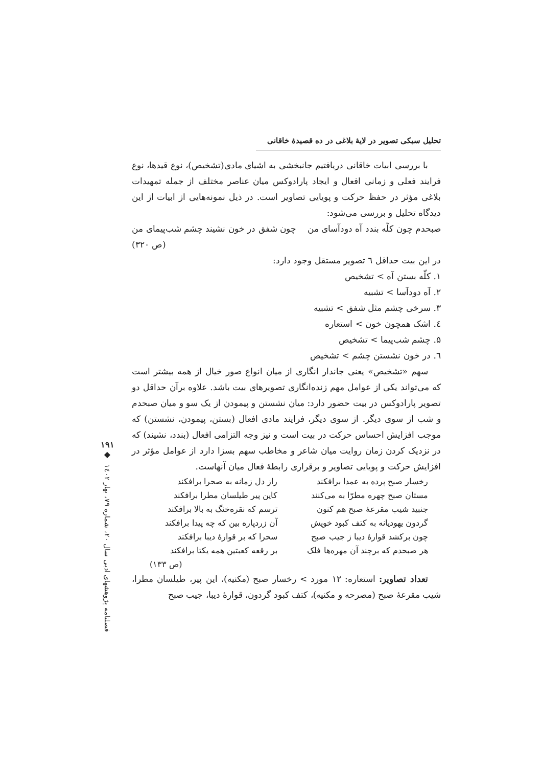تحلیل سبکی تصویر در لایهٔ بلاغی در ده قصیدهٔ خاقانی
با بررسی ابیات خاقانی دریافتیم جانبخشی به اشیای مادی(تشخیص)، نوع قیدها، نوع فرایند فعلی و زمانی افعال و ایجاد پارادوکس میان عناصر مختلف از جمله تمهیدات بلاغی مؤثر در حفظ حرکت و پویایی تصاویر است. در ذیل نمونه‌هایی از ابیات از این دیدگاه تحلیل و بررسی می‌شود:
صبحدم چون کلّه بندد آه دودآسای من چون شفق در خون نشیند چشم شب‌پیمای من
(ص ۳۲۰)
در این بیت حداقل ٦ تصویر مستقل وجود دارد:
۱. کلّه بستن آه > تشخیص
۲. آه دودآسا > تشبیه
۳. سرخی چشم مثل شفق > تشبیه
٤. اشک همچون خون > استعاره
۵. چشم شب‌پیما > تشخیص
٦. در خون نشستن چشم > تشخیص
سهم «تشخیص» یعنی جاندار انگاری از میان انواع صور خیال از همه بیشتر است که می‌تواند یکی از عوامل مهم زنده‌انگاری تصویرهای بیت باشد. علاوه برآن حداقل دو تصویر پارادوکس در بیت حضور دارد: میان نشستن و پیمودن از یک سو و میان صبحدم و شب از سوی دیگر. از سوی دیگر، فرایند مادی افعال (بستن، پیمودن، نشستن) که موجب افزایش احساس حرکت در بیت است و نیز وجه التزامی افعال (بندد، نشیند) که در نزدیک کردن زمان روایت میان شاعر و مخاطب سهم بسزا دارد از عوامل مؤثر در افزایش حرکت و پویایی تصاویر و برقراری رابطهٔ فعال میان آنهاست.
رخسار صبح پرده به عمدا برافکند
راز دل زمانه به صحرا برافکند
مستان صبح چهره مطرّا به می‌کنند
کاین پیر طیلسان مطرا برافکند
جنبید شیب مقرعهٔ صبح هم کنون
ترسم که نقره‌خنگ به بالا برافکند
گردون یهودیانه به کتف کبود خویش
آن زردپاره بین که چه پیدا برافکند
چون برکشد قوارهٔ دیبا ز جیب صبح
سحرا که بر قوارهٔ دیبا برافکند
هر صبحدم که برچند آن مهره‌ها فلک
بر رقعه کعبتین همه یکتا برافکند
(ص ۱۳۳)
تعداد تصاویر: استعاره: ۱۲ مورد > رخسار صبح (مکنیه)، این پیر، طیلسان مطرا، شیب مقرعهٔ صبح (مصرحه و مکنیه)، کتف کبود گردون، قوارهٔ دیبا، جیب صبح
۱۹۱
◆
فصلنامه پژوهشهای ادبی سال ۲۰، شماره ۷۹، بهار ۱٤۰۲